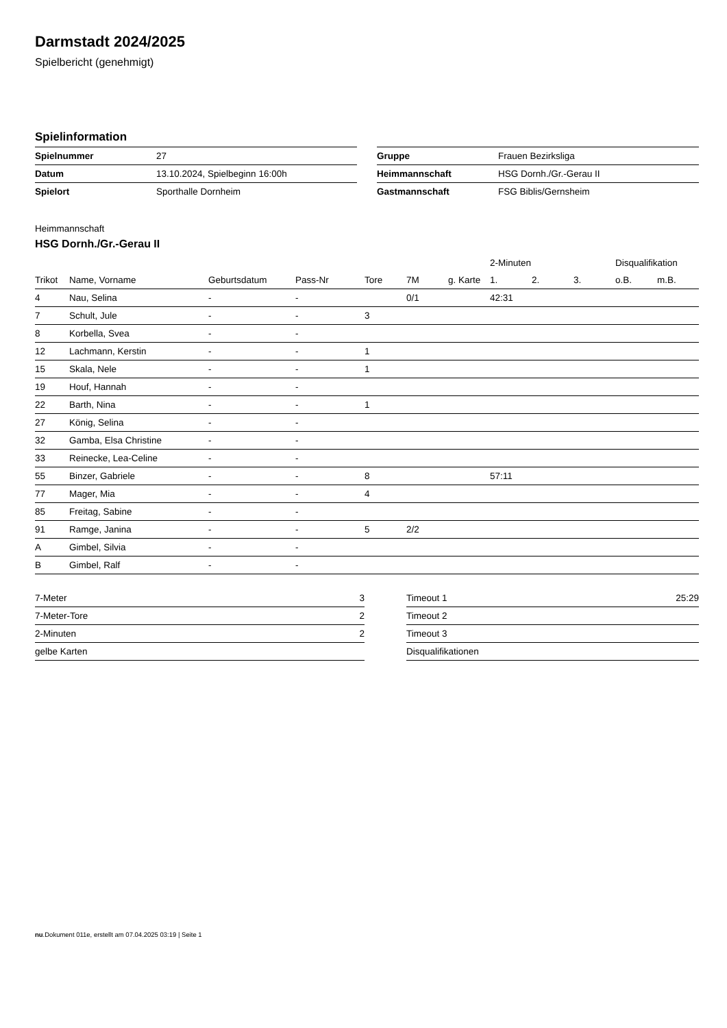Darmstadt 2024/2025
Spielbericht (genehmigt)
Spielinformation
| Spielnummer | 27 |
| Datum | 13.10.2024, Spielbeginn 16:00h |
| Spielort | Sporthalle Dornheim |
| Gruppe | Frauen Bezirksliga |
| Heimmannschaft | HSG Dornh./Gr.-Gerau II |
| Gastmannschaft | FSG Biblis/Gernsheim |
Heimmannschaft
HSG Dornh./Gr.-Gerau II
| | | | | | | | 2-Minuten | | | Disqualifikation | |
| --- | --- | --- | --- | --- | --- | --- | --- | --- | --- | --- | --- |
| Trikot | Name, Vorname | Geburtsdatum | Pass-Nr | Tore | 7M | g. Karte | 1. | 2. | 3. | o.B. | m.B. |
| 4 | Nau, Selina | - | - | | 0/1 | | 42:31 | | | | |
| 7 | Schult, Jule | - | - | 3 | | | | | | | |
| 8 | Korbella, Svea | - | - | | | | | | | | |
| 12 | Lachmann, Kerstin | - | - | 1 | | | | | | | |
| 15 | Skala, Nele | - | - | 1 | | | | | | | |
| 19 | Houf, Hannah | - | - | | | | | | | | |
| 22 | Barth, Nina | - | - | 1 | | | | | | | |
| 27 | König, Selina | - | - | | | | | | | | |
| 32 | Gamba, Elsa Christine | - | - | | | | | | | | |
| 33 | Reinecke, Lea-Celine | - | - | | | | | | | | |
| 55 | Binzer, Gabriele | - | - | 8 | | | 57:11 | | | | |
| 77 | Mager, Mia | - | - | 4 | | | | | | | |
| 85 | Freitag, Sabine | - | - | | | | | | | | |
| 91 | Ramge, Janina | - | - | 5 | 2/2 | | | | | | |
| A | Gimbel, Silvia | - | - | | | | | | | | |
| B | Gimbel, Ralf | - | - | | | | | | | | |
| 7-Meter | 3 |
| 7-Meter-Tore | 2 |
| 2-Minuten | 2 |
| gelbe Karten | |
| Timeout 1 | 25:29 |
| Timeout 2 | |
| Timeout 3 | |
| Disqualifikationen | |
nu.Dokument 011e, erstellt am 07.04.2025 03:19 | Seite 1